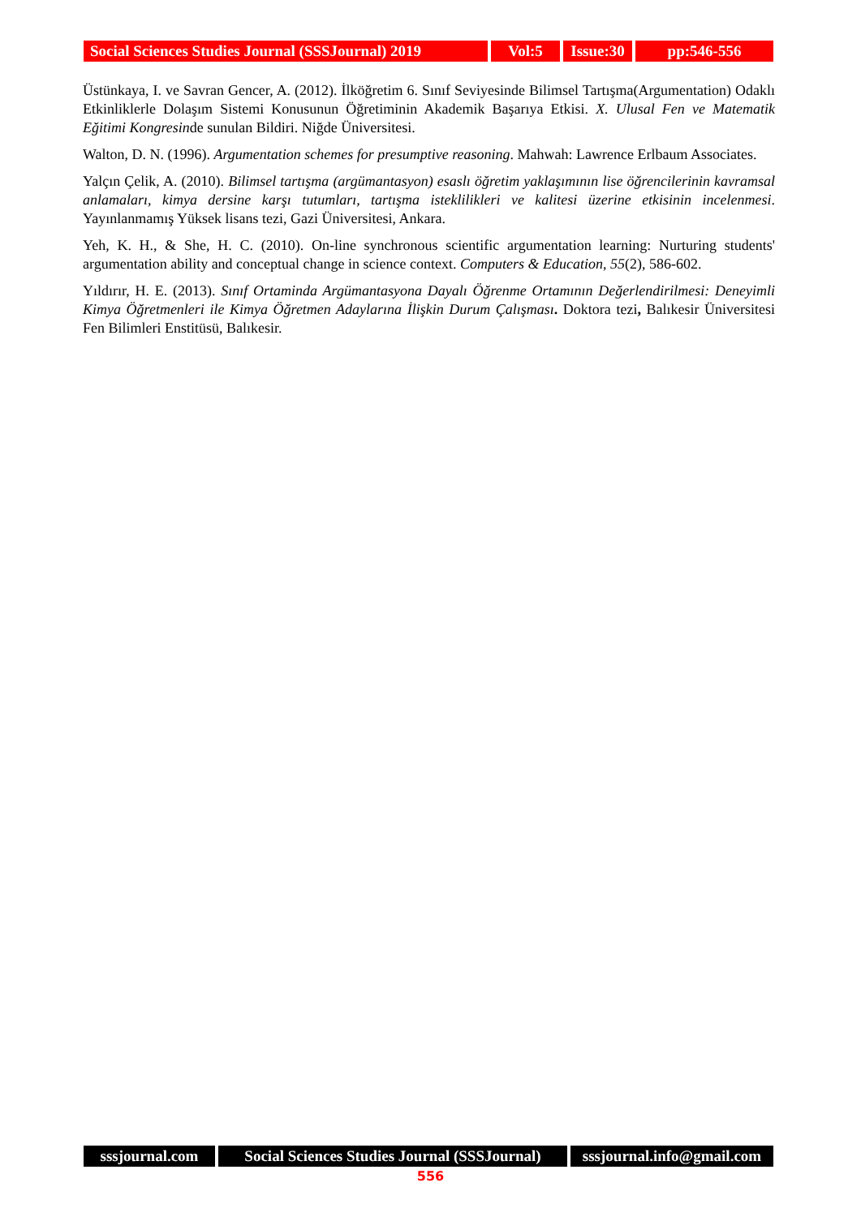Social Sciences Studies Journal (SSSJournal) 2019
Vol:5 Issue:30
pp:546-556
Üstünkaya, I. ve Savran Gencer, A. (2012). İlköğretim 6. Sınıf Seviyesinde Bilimsel Tartışma(Argumentation) Odaklı Etkinliklerle Dolaşım Sistemi Konusunun Öğretiminin Akademik Başarıya Etkisi. X. Ulusal Fen ve Matematik Eğitimi Kongresinde sunulan Bildiri. Niğde Üniversitesi.
Walton, D. N. (1996). Argumentation schemes for presumptive reasoning. Mahwah: Lawrence Erlbaum Associates.
Yalçın Çelik, A. (2010). Bilimsel tartışma (argümantasyon) esaslı öğretim yaklaşımının lise öğrencilerinin kavramsal anlamaları, kimya dersine karşı tutumları, tartışma isteklilikleri ve kalitesi üzerine etkisinin incelenmesi. Yayınlanmamış Yüksek lisans tezi, Gazi Üniversitesi, Ankara.
Yeh, K. H., & She, H. C. (2010). On-line synchronous scientific argumentation learning: Nurturing students' argumentation ability and conceptual change in science context. Computers & Education, 55(2), 586-602.
Yıldırır, H. E. (2013). Sınıf Ortaminda Argümantasyona Dayalı Öğrenme Ortamının Değerlendirilmesi: Deneyimli Kimya Öğretmenleri ile Kimya Öğretmen Adaylarına İlişkin Durum Çalışması. Doktora tezi, Balıkesir Üniversitesi Fen Bilimleri Enstitüsü, Balıkesir.
sssjournal.com Social Sciences Studies Journal (SSSJournal)
sssjournal.info@gmail.com
556